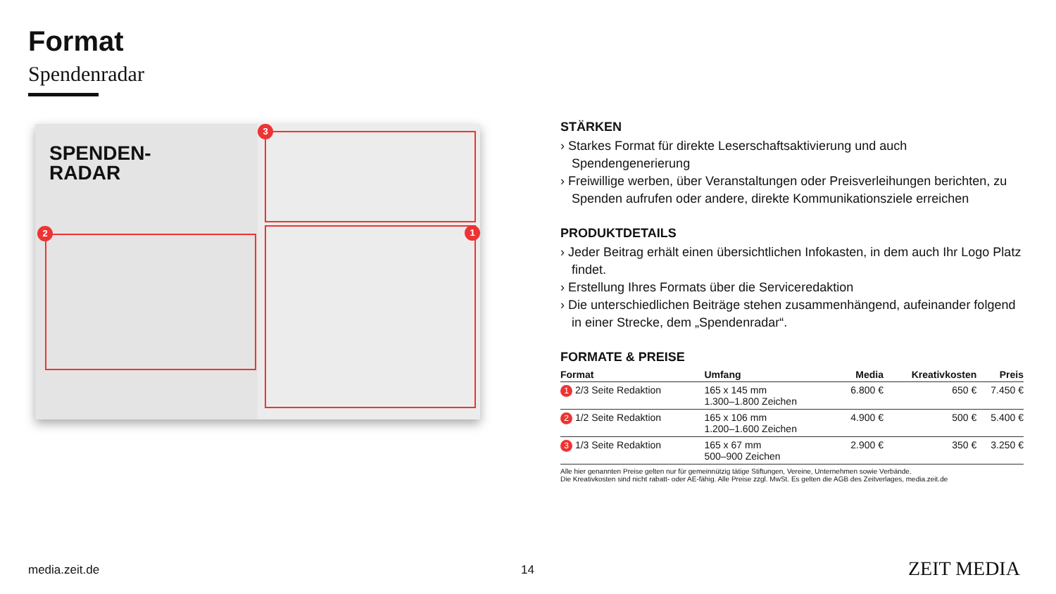Format
Spendenradar
SPENDEN-
RADAR
2
3
1
STÄRKEN
› Starkes Format für direkte Leserschaftsaktivierung und auch Spendengenerierung
› Freiwillige werben, über Veranstaltungen oder Preisverleihungen berichten, zu Spenden aufrufen oder andere, direkte Kommunikationsziele erreichen
PRODUKTDETAILS
› Jeder Beitrag erhält einen übersichtlichen Infokasten, in dem auch Ihr Logo Platz findet.
› Erstellung Ihres Formats über die Serviceredaktion
› Die unterschiedlichen Beiträge stehen zusammenhängend, aufeinander folgend in einer Strecke, dem „Spendenradar“.
FORMATE & PREISE
| Format | Umfang | Media | Kreativkosten | Preis |
| --- | --- | --- | --- | --- |
| 1 2/3 Seite Redaktion | 165 x 145 mm 1.300–1.800 Zeichen | 6.800 € | 650 € | 7.450 € |
| 2 1/2 Seite Redaktion | 165 x 106 mm 1.200–1.600 Zeichen | 4.900 € | 500 € | 5.400 € |
| 3 1/3 Seite Redaktion | 165 x 67 mm 500–900 Zeichen | 2.900 € | 350 € | 3.250 € |
Alle hier genannten Preise gelten nur für gemeinnützig tätige Stiftungen, Vereine, Unternehmen sowie Verbände.
Die Kreativkosten sind nicht rabatt- oder AE-fähig. Alle Preise zzgl. MwSt. Es gelten die AGB des Zeitverlages, media.zeit.de
media.zeit.de 14 ZEIT MEDIA